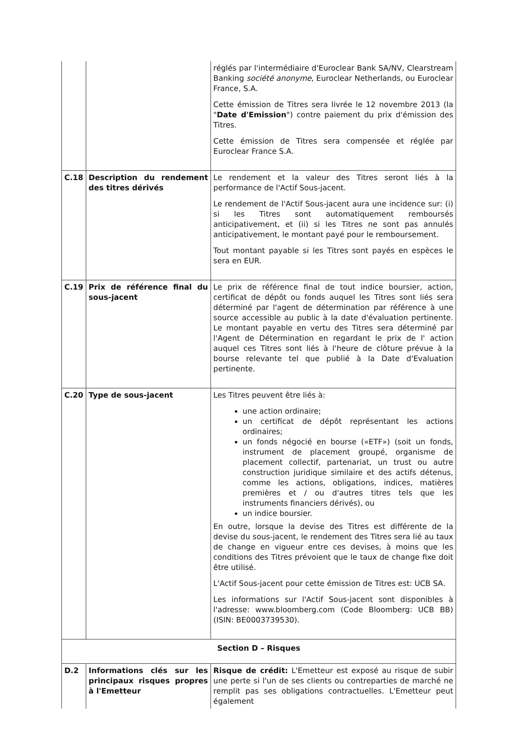| | | réglés par l'intermédiaire d'Euroclear Bank SA/NV, Clearstream Banking société anonyme , Euroclear Netherlands, ou Euroclear France, S.A. Cette émission de Titres sera livrée le 12 novembre 2013 (la " Date d'Emission ") contre paiement du prix d'émission des Titres. Cette émission de Titres sera compensée et réglée par Euroclear France S.A. |
| C.18 | Description du rendement des titres dérivés | Le rendement et la valeur des Titres seront liés à la performance de l'Actif Sous-jacent. Le rendement de l'Actif Sous-jacent aura une incidence sur: (i) si les Titres sont automatiquement remboursés anticipativement, et (ii) si les Titres ne sont pas annulés anticipativement, le montant payé pour le remboursement. Tout montant payable si les Titres sont payés en espèces le sera en EUR. |
| C.19 | Prix de référence final du sous-jacent | Le prix de référence final de tout indice boursier, action, certificat de dépôt ou fonds auquel les Titres sont liés sera déterminé par l'agent de détermination par référence à une source accessible au public à la date d'évaluation pertinente. Le montant payable en vertu des Titres sera déterminé par l'Agent de Détermination en regardant le prix de l' action auquel ces Titres sont liés à l'heure de clôture prévue à la bourse relevante tel que publié à la Date d'Evaluation pertinente. |
| C.20 | Type de sous-jacent | Les Titres peuvent être liés à: une action ordinaire; un certificat de dépôt représentant les actions ordinaires; un fonds négocié en bourse («ETF») (soit un fonds, instrument de placement groupé, organisme de placement collectif, partenariat, un trust ou autre construction juridique similaire et des actifs détenus, comme les actions, obligations, indices, matières premières et / ou d'autres titres tels que les instruments financiers dérivés), ou un indice boursier. En outre, lorsque la devise des Titres est différente de la devise du sous-jacent, le rendement des Titres sera lié au taux de change en vigueur entre ces devises, à moins que les conditions des Titres prévoient que le taux de change fixe doit être utilisé. L'Actif Sous-jacent pour cette émission de Titres est: UCB SA. Les informations sur l'Actif Sous-jacent sont disponibles à l'adresse: www.bloomberg.com (Code Bloomberg: UCB BB) (ISIN: BE0003739530). |
| Section D – Risques | | |
| D.2 | Informations clés sur les principaux risques propres à l'Emetteur | Risque de crédit: L'Emetteur est exposé au risque de subir une perte si l'un de ses clients ou contreparties de marché ne remplit pas ses obligations contractuelles. L'Emetteur peut également |